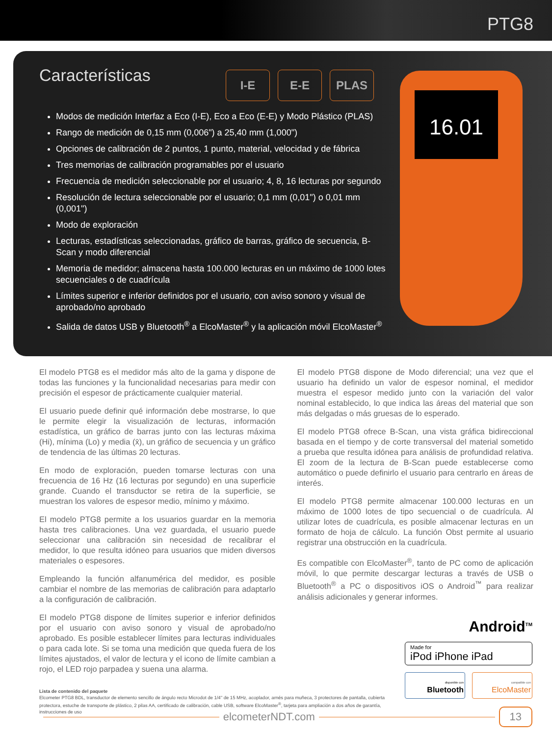PTG8
Características
I-E E-E PLAS
16.01
Modos de medición Interfaz a Eco (I-E), Eco a Eco (E-E) y Modo Plástico (PLAS)
Rango de medición de 0,15 mm (0,006") a 25,40 mm (1,000")
Opciones de calibración de 2 puntos, 1 punto, material, velocidad y de fábrica
Tres memorias de calibración programables por el usuario
Frecuencia de medición seleccionable por el usuario; 4, 8, 16 lecturas por segundo
Resolución de lectura seleccionable por el usuario; 0,1 mm (0,01") o 0,01 mm (0,001")
Modo de exploración
Lecturas, estadísticas seleccionadas, gráfico de barras, gráfico de secuencia, B-Scan y modo diferencial
Memoria de medidor; almacena hasta 100.000 lecturas en un máximo de 1000 lotes secuenciales o de cuadrícula
Límites superior e inferior definidos por el usuario, con aviso sonoro y visual de aprobado/no aprobado
Salida de datos USB y Bluetooth<sup>®</sup> a ElcoMaster<sup>®</sup> y la aplicación móvil ElcoMaster<sup>®</sup>
El modelo PTG8 es el medidor más alto de la gama y dispone de todas las funciones y la funcionalidad necesarias para medir con precisión el espesor de prácticamente cualquier material.
El usuario puede definir qué información debe mostrarse, lo que le permite elegir la visualización de lecturas, información estadística, un gráfico de barras junto con las lecturas máxima (Hi), mínima (Lo) y media (x̄), un gráfico de secuencia y un gráfico de tendencia de las últimas 20 lecturas.
En modo de exploración, pueden tomarse lecturas con una frecuencia de 16 Hz (16 lecturas por segundo) en una superficie grande. Cuando el transductor se retira de la superficie, se muestran los valores de espesor medio, mínimo y máximo.
El modelo PTG8 permite a los usuarios guardar en la memoria hasta tres calibraciones. Una vez guardada, el usuario puede seleccionar una calibración sin necesidad de recalibrar el medidor, lo que resulta idóneo para usuarios que miden diversos materiales o espesores.
Empleando la función alfanumérica del medidor, es posible cambiar el nombre de las memorias de calibración para adaptarlo a la configuración de calibración.
El modelo PTG8 dispone de límites superior e inferior definidos por el usuario con aviso sonoro y visual de aprobado/no aprobado. Es posible establecer límites para lecturas individuales o para cada lote. Si se toma una medición que queda fuera de los límites ajustados, el valor de lectura y el icono de límite cambian a rojo, el LED rojo parpadea y suena una alarma.
El modelo PTG8 dispone de Modo diferencial; una vez que el usuario ha definido un valor de espesor nominal, el medidor muestra el espesor medido junto con la variación del valor nominal establecido, lo que indica las áreas del material que son más delgadas o más gruesas de lo esperado.
El modelo PTG8 ofrece B-Scan, una vista gráfica bidireccional basada en el tiempo y de corte transversal del material sometido a prueba que resulta idónea para análisis de profundidad relativa. El zoom de la lectura de B-Scan puede establecerse como automático o puede definirlo el usuario para centrarlo en áreas de interés.
El modelo PTG8 permite almacenar 100.000 lecturas en un máximo de 1000 lotes de tipo secuencial o de cuadrícula. Al utilizar lotes de cuadrícula, es posible almacenar lecturas en un formato de hoja de cálculo. La función Obst permite al usuario registrar una obstrucción en la cuadrícula.
Es compatible con ElcoMaster<sup>®</sup>, tanto de PC como de aplicación móvil, lo que permite descargar lecturas a través de USB o Bluetooth<sup>®</sup> a PC o dispositivos iOS o Android<sup>™</sup> para realizar análisis adicionales y generar informes.
Android<sup>TM</sup>
Made for
iPod iPhone iPad
disponible con Bluetooth
compatible con ElcoMaster
Lista de contenido del paquete
Elcometer PTG8 BDL, transductor de elemento sencillo de ángulo recto Microdot de 1/4" de 15 MHz, acoplador, arnés para muñeca, 3 protectores de pantalla, cubierta protectora, estuche de transporte de plástico, 2 pilas AA, certificado de calibración, cable USB, software ElcoMaster<sup>®</sup>, tarjeta para ampliación a dos años de garantía, instrucciones de uso
elcometerNDT.com
13